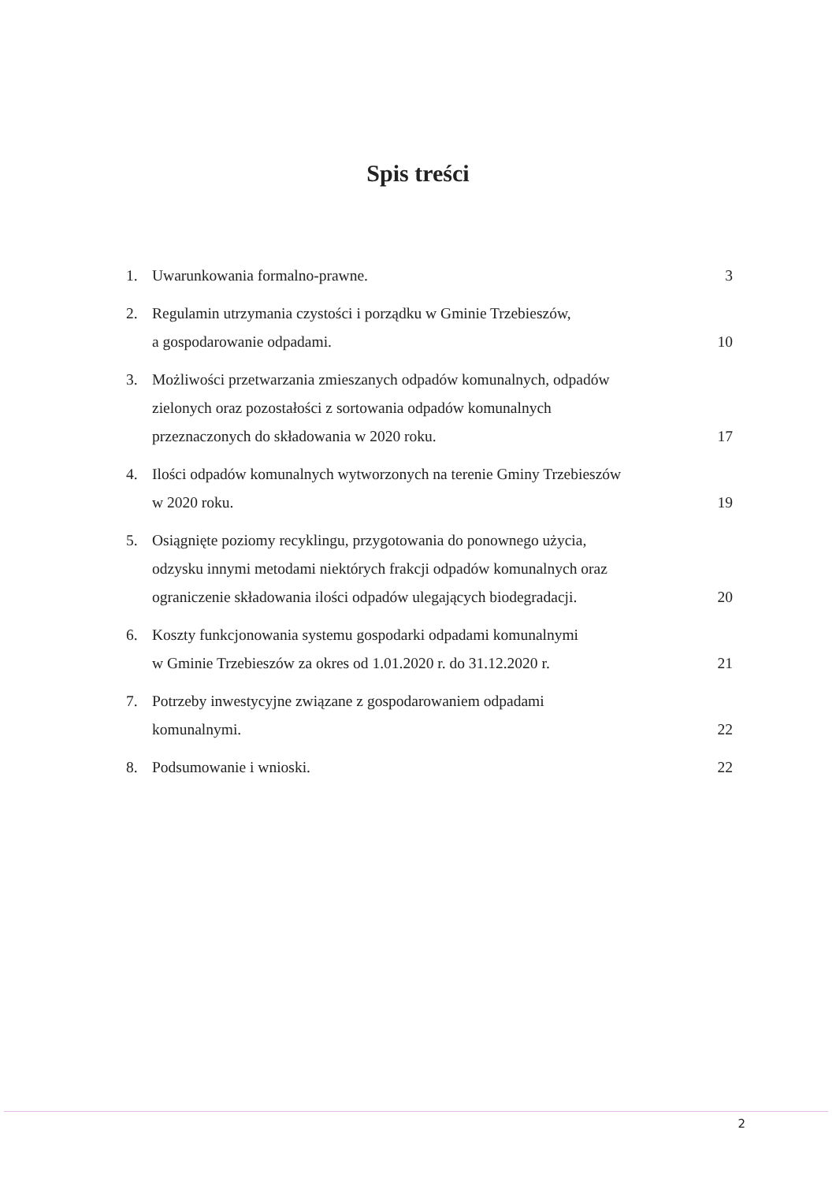Spis treści
1. Uwarunkowania formalno-prawne. 3
2. Regulamin utrzymania czystości i porządku w Gminie Trzebieszów,
a gospodarowanie odpadami. 10
3. Możliwości przetwarzania zmieszanych odpadów komunalnych, odpadów
zielonych oraz pozostałości z sortowania odpadów komunalnych
przeznaczonych do składowania w 2020 roku. 17
4. Ilości odpadów komunalnych wytworzonych na terenie Gminy Trzebieszów
w 2020 roku. 19
5. Osiągnięte poziomy recyklingu, przygotowania do ponownego użycia,
odzysku innymi metodami niektórych frakcji odpadów komunalnych oraz
ograniczenie składowania ilości odpadów ulegających biodegradacji. 20
6. Koszty funkcjonowania systemu gospodarki odpadami komunalnymi
w Gminie Trzebieszów za okres od 1.01.2020 r. do 31.12.2020 r. 21
7. Potrzeby inwestycyjne związane z gospodarowaniem odpadami
komunalnymi. 22
8. Podsumowanie i wnioski. 22
2